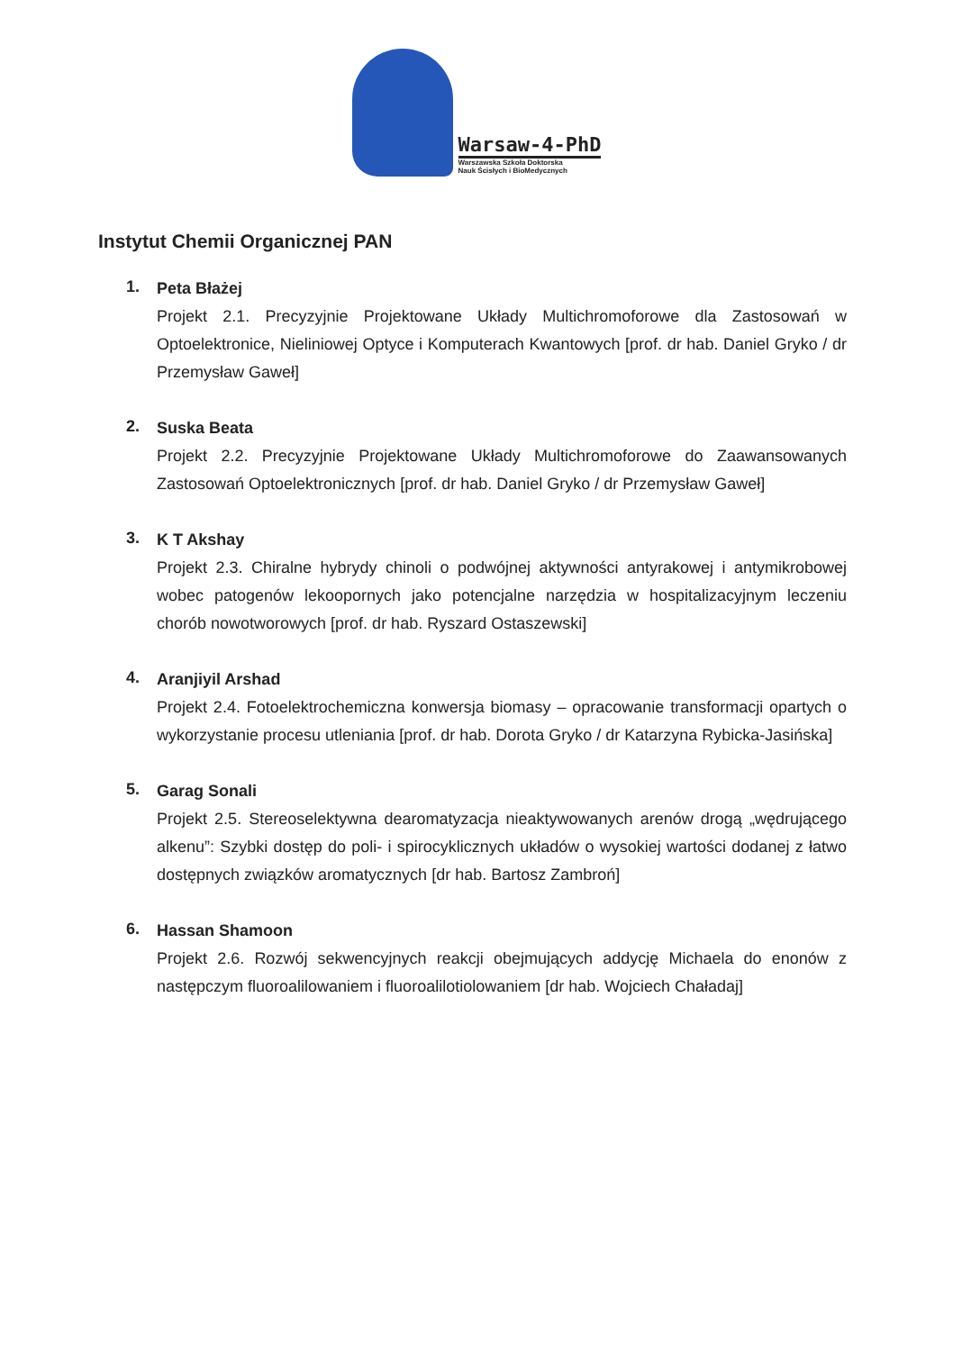Warsaw-4-PhD
Warszawska Szkoła Doktorska
Nauk Ścisłych i BioMedycznych
Instytut Chemii Organicznej PAN
1.
Peta Błażej
Projekt 2.1. Precyzyjnie Projektowane Układy Multichromoforowe dla Zastosowań w Optoelektronice, Nieliniowej Optyce i Komputerach Kwantowych [prof. dr hab. Daniel Gryko / dr Przemysław Gaweł]
2.
Suska Beata
Projekt 2.2. Precyzyjnie Projektowane Układy Multichromoforowe do Zaawansowanych Zastosowań Optoelektronicznych [prof. dr hab. Daniel Gryko / dr Przemysław Gaweł]
3.
K T Akshay
Projekt 2.3. Chiralne hybrydy chinoli o podwójnej aktywności antyrakowej i antymikrobowej wobec patogenów lekoopornych jako potencjalne narzędzia w hospitalizacyjnym leczeniu chorób nowotworowych [prof. dr hab. Ryszard Ostaszewski]
4.
Aranjiyil Arshad
Projekt 2.4. Fotoelektrochemiczna konwersja biomasy – opracowanie transformacji opartych o wykorzystanie procesu utleniania [prof. dr hab. Dorota Gryko / dr Katarzyna Rybicka-Jasińska]
5.
Garag Sonali
Projekt 2.5. Stereoselektywna dearomatyzacja nieaktywowanych arenów drogą „wędrującego alkenu”: Szybki dostęp do poli- i spirocyklicznych układów o wysokiej wartości dodanej z łatwo dostępnych związków aromatycznych [dr hab. Bartosz Zambroń]
6.
Hassan Shamoon
Projekt 2.6. Rozwój sekwencyjnych reakcji obejmujących addycję Michaela do enonów z następczym fluoroalilowaniem i fluoroalilotiolowaniem [dr hab. Wojciech Chaładaj]